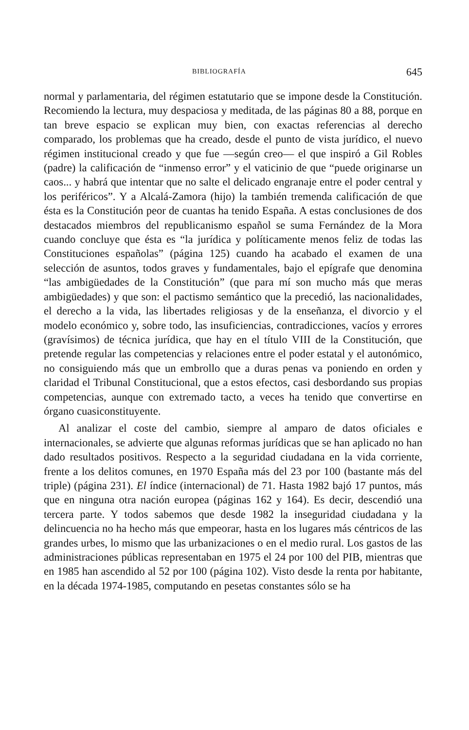BIBLIOGRAFÍA 645
normal y parlamentaria, del régimen estatutario que se impone desde la Constitución. Recomiendo la lectura, muy despaciosa y meditada, de las páginas 80 a 88, porque en tan breve espacio se explican muy bien, con exactas referencias al derecho comparado, los problemas que ha creado, desde el punto de vista jurídico, el nuevo régimen institucional creado y que fue —según creo— el que inspiró a Gil Robles (padre) la calificación de “inmenso error” y el vaticinio de que “puede originarse un caos... y habrá que intentar que no salte el delicado engranaje entre el poder central y los periféricos”. Y a Alcalá-Zamora (hijo) la también tremenda calificación de que ésta es la Constitución peor de cuantas ha tenido España. A estas conclusiones de dos destacados miembros del republicanismo español se suma Fernández de la Mora cuando concluye que ésta es “la jurídica y políticamente menos feliz de todas las Constituciones españolas” (página 125) cuando ha acabado el examen de una selección de asuntos, todos graves y fundamentales, bajo el epígrafe que denomina “las ambigüedades de la Constitución” (que para mí son mucho más que meras ambigüedades) y que son: el pactismo semántico que la precedió, las nacionalidades, el derecho a la vida, las libertades religiosas y de la enseñanza, el divorcio y el modelo económico y, sobre todo, las insuficiencias, contradicciones, vacíos y errores (gravísimos) de técnica jurídica, que hay en el título VIII de la Constitución, que pretende regular las competencias y relaciones entre el poder estatal y el autonómico, no consiguiendo más que un embrollo que a duras penas va poniendo en orden y claridad el Tribunal Constitucional, que a estos efectos, casi desbordando sus propias competencias, aunque con extremado tacto, a veces ha tenido que convertirse en órgano cuasiconstituyente.
Al analizar el coste del cambio, siempre al amparo de datos oficiales e internacionales, se advierte que algunas reformas jurídicas que se han aplicado no han dado resultados positivos. Respecto a la seguridad ciudadana en la vida corriente, frente a los delitos comunes, en 1970 España más del 23 por 100 (bastante más del triple) (página 231). El índice (internacional) de 71. Hasta 1982 bajó 17 puntos, más que en ninguna otra nación europea (páginas 162 y 164). Es decir, descendió una tercera parte. Y todos sabemos que desde 1982 la inseguridad ciudadana y la delincuencia no ha hecho más que empeorar, hasta en los lugares más céntricos de las grandes urbes, lo mismo que las urbanizaciones o en el medio rural. Los gastos de las administraciones públicas representaban en 1975 el 24 por 100 del PIB, mientras que en 1985 han ascendido al 52 por 100 (página 102). Visto desde la renta por habitante, en la década 1974-1985, computando en pesetas constantes sólo se ha